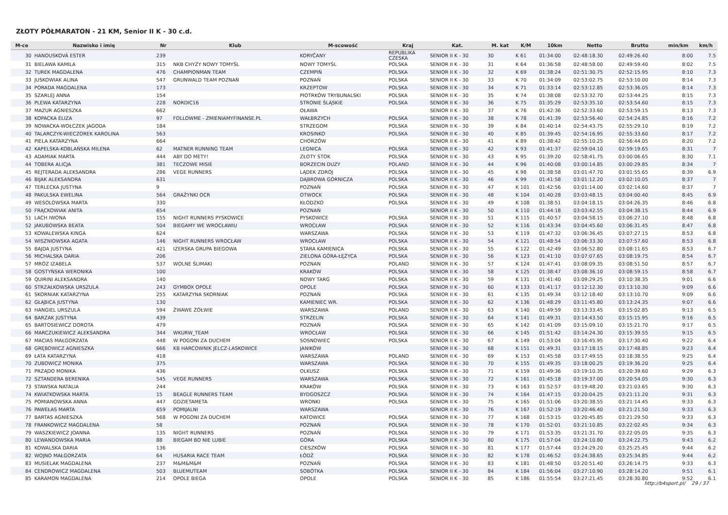ZŁOTY PÓŁMARATON - 21 KM, Senior II K - 30 c.d.
| M-ce | Nazwisko i imię | Nr | Klub | M-scowość | Kraj | Kat. | M. kat | K/M | 10km | Netto | Brutto | min/km | km/h |
| --- | --- | --- | --- | --- | --- | --- | --- | --- | --- | --- | --- | --- | --- |
| 30 | HANOUSKOVÁ ESTER | 239 | | KORYČANY | REPUBLIKA CZESKA | SENIOR II K - 30 | 30 | K 61 | 01:34:00 | 02:48:18.30 | 02:49:26.40 | 8:00 | 7.5 |
| 31 | BIELAWA KAMILA | 315 | NKB CHYŻY NOWY TOMYŚL | NOWY TOMYŚL | POLSKA | SENIOR II K - 30 | 31 | K 64 | 01:36:58 | 02:48:58.00 | 02:49:59.40 | 8:02 | 7.5 |
| 32 | TUREK MAGDALENA | 476 | CHAMPIONMAN TEAM | CZEMPIŃ | POLSKA | SENIOR II K - 30 | 32 | K 69 | 01:38:24 | 02:51:30.75 | 02:52:15.95 | 8:10 | 7.3 |
| 33 | JUSKOWIAK ALINA | 547 | GRUNWALD TEAM POZNAŃ | POZNAŃ | POLSKA | SENIOR II K - 30 | 33 | K 70 | 01:34:09 | 02:53:02.75 | 02:53:10.00 | 8:14 | 7.3 |
| 34 | PORADA MAGDALENA | 173 | | KRZEPTOW | POLSKA | SENIOR II K - 30 | 34 | K 71 | 01:33:14 | 02:53:12.85 | 02:53:36.05 | 8:14 | 7.3 |
| 35 | SZARLEJ ANNA | 154 | | PIOTRKÓW TRYBUNALSKI | POLSKA | SENIOR II K - 30 | 35 | K 74 | 01:38:08 | 02:53:32.70 | 02:53:44.25 | 8:15 | 7.3 |
| 36 | PLEWA KATARZYNA | 228 | NORDIC16 | STRONIE ŚLĄSKIE | POLSKA | SENIOR II K - 30 | 36 | K 75 | 01:35:29 | 02:53:35.10 | 02:53:54.60 | 8:15 | 7.3 |
| 37 | MAZUR AGNIESZKA | 662 | | OŁAWA | | SENIOR II K - 30 | 37 | K 76 | 01:42:36 | 02:52:33.60 | 02:53:59.15 | 8:13 | 7.3 |
| 38 | KOPACKA ELIZA | 97 | FOLLOWME - ZMIENIAMYFINANSE.PL | WAŁBRZYCH | POLSKA | SENIOR II K - 30 | 38 | K 78 | 01:41:39 | 02:53:56.40 | 02:54:24.85 | 8:16 | 7.2 |
| 39 | NOWACKA-WOŁCZEK JAGODA | 184 | | STRZEGOM | POLSKA | SENIOR II K - 30 | 39 | K 84 | 01:40:14 | 02:54:43.75 | 02:55:29.10 | 8:19 | 7.2 |
| 40 | TALARCZYK-WIECZOREK KAROLINA | 563 | | KROSINKO | POLSKA | SENIOR II K - 30 | 40 | K 85 | 01:39:45 | 02:54:16.95 | 02:55:33.60 | 8:17 | 7.2 |
| 41 | PIELA KATARZYNA | 664 | | CHORZÓW | | SENIOR II K - 30 | 41 | K 89 | 01:38:42 | 02:55:10.25 | 02:56:44.05 | 8:20 | 7.2 |
| 42 | KAPELSKA-KOBLAŃSKA MILENA | 62 | MATNER RUNNING TEAM | LEGNICA | POLSKA | SENIOR II K - 30 | 42 | K 93 | 01:41:37 | 02:59:04.10 | 02:59:19.65 | 8:31 | 7 |
| 43 | ADAMIAK MARTA | 444 | ABY DO METY! | ZŁOTY STOK | POLSKA | SENIOR II K - 30 | 43 | K 95 | 01:39:20 | 02:58:41.75 | 03:00:06.65 | 8:30 | 7.1 |
| 44 | TOBERA ALICJA | 381 | TECZOWE MISIE | BORZECIN DUZY | POLAND | SENIOR II K - 30 | 44 | K 96 | 01:40:08 | 03:00:14.85 | 03:00:29.85 | 8:34 | 7 |
| 45 | REJTERADA ALEKSANDRA | 286 | VEGE RUNNERS | LĄDEK ZDRÓJ | POLSKA | SENIOR II K - 30 | 45 | K 98 | 01:38:58 | 03:01:47.70 | 03:01:55.65 | 8:39 | 6.9 |
| 46 | BIJAK ALEKSANDRA | 631 | | DĄBROWA GÓRNICZA | POLSKA | SENIOR II K - 30 | 46 | K 99 | 01:41:58 | 03:01:12.20 | 03:02:10.05 | 8:37 | 7 |
| 47 | TERLECKA JUSTYNA | 9 | | POZNAŃ | POLSKA | SENIOR II K - 30 | 47 | K 101 | 01:42:56 | 03:01:14.00 | 03:02:14.60 | 8:37 | 7 |
| 48 | PAKULSKA EWELINA | 564 | GRAŻYNKI OCR | OTWOCK | POLSKA | SENIOR II K - 30 | 48 | K 104 | 01:40:28 | 03:03:48.15 | 03:04:00.40 | 8:45 | 6.9 |
| 49 | WESOLOWSKA MARTA | 330 | | KŁODZKO | POLSKA | SENIOR II K - 30 | 49 | K 108 | 01:38:51 | 03:04:18.15 | 03:04:26.35 | 8:46 | 6.8 |
| 50 | FRĄCKOWIAK ANITA | 654 | | POZNAŃ | | SENIOR II K - 30 | 50 | K 110 | 01:44:18 | 03:03:42.55 | 03:04:38.15 | 8:44 | 6.9 |
| 51 | LACH IWONA | 155 | NIGHT RUNNERS PYSKOWICE | PYSKOWICE | POLSKA | SENIOR II K - 30 | 51 | K 115 | 01:40:57 | 03:04:58.15 | 03:06:27.10 | 8:48 | 6.8 |
| 52 | JAKUBOWSKA BEATA | 504 | BIEGAMY WE WROCŁAWIU | WROCŁAW | POLSKA | SENIOR II K - 30 | 52 | K 116 | 01:43:34 | 03:04:45.60 | 03:06:31.45 | 8:47 | 6.8 |
| 53 | KOWALEWSKA KINGA | 624 | | WARSZAWA | POLSKA | SENIOR II K - 30 | 53 | K 119 | 01:47:32 | 03:06:36.45 | 03:07:27.15 | 8:53 | 6.8 |
| 54 | WISZNIOWSKA AGATA | 146 | NIGHT RUNNERS WROCŁAW | WROCŁAW | POLSKA | SENIOR II K - 30 | 54 | K 121 | 01:48:54 | 03:06:33.30 | 03:07:57.60 | 8:53 | 6.8 |
| 55 | BAJDA JUSTYNA | 421 | IZERSKA GRUPA BIEGOWA | STARA KAMIENICA | POLSKA | SENIOR II K - 30 | 55 | K 122 | 01:42:49 | 03:06:52.80 | 03:08:11.65 | 8:53 | 6.7 |
| 56 | MICHALSKA DARIA | 206 | | ZIELONA GÓRA-ŁĘŻYCA | POLSKA | SENIOR II K - 30 | 56 | K 123 | 01:41:10 | 03:07:07.65 | 03:08:19.75 | 8:54 | 6.7 |
| 57 | MRÓZ IZABELA | 537 | WOLNE ŚLIMAKI | POZNAN | POLAND | SENIOR II K - 30 | 57 | K 124 | 01:47:41 | 03:08:09.35 | 03:08:51.50 | 8:57 | 6.7 |
| 58 | GOSTYŃSKA WERONIKA | 100 | | KRAKÓW | POLSKA | SENIOR II K - 30 | 58 | K 125 | 01:38:47 | 03:08:36.10 | 03:08:59.15 | 8:58 | 6.7 |
| 59 | QUIRINI ALEKSANDRA | 140 | | NOWY TARG | POLSKA | SENIOR II K - 30 | 59 | K 131 | 01:41:40 | 03:09:29.25 | 03:10:38.35 | 9:01 | 6.6 |
| 60 | STRZAŁKOWSKA URSZULA | 243 | GYMBOX OPOLE | OPOLE | POLSKA | SENIOR II K - 30 | 60 | K 133 | 01:41:17 | 03:12:12.30 | 03:13:10.30 | 9:09 | 6.6 |
| 61 | SKORNIAK KATARZYNA | 255 | KATARZYNA SKORNIAK | POZNAŃ | POLSKA | SENIOR II K - 30 | 61 | K 135 | 01:49:34 | 03:12:18.40 | 03:13:10.70 | 9:09 | 6.6 |
| 62 | GŁĄBICA JUSTYNA | 130 | | KAMIENIEC WR. | POLSKA | SENIOR II K - 30 | 62 | K 136 | 01:48:29 | 03:11:45.80 | 03:13:24.35 | 9:07 | 6.6 |
| 63 | HANGIEL URSZULA | 594 | ŻWAWE ŻÓŁWIE | WARSZAWA | POLAND | SENIOR II K - 30 | 63 | K 140 | 01:49:59 | 03:13:33.45 | 03:15:02.85 | 9:13 | 6.5 |
| 64 | BARZAK JUSTYNA | 439 | | STRZELIN | POLSKA | SENIOR II K - 30 | 64 | K 141 | 01:49:31 | 03:14:43.50 | 03:15:15.95 | 9:16 | 6.5 |
| 65 | BARTOSIEWICZ DOROTA | 479 | | POZNAŃ | POLSKA | SENIOR II K - 30 | 65 | K 142 | 01:41:09 | 03:15:09.10 | 03:15:21.70 | 9:17 | 6.5 |
| 66 | MARCZUKIEWICZ ALEKSANDRA | 344 | WKURW_TEAM | WROCŁAW | POLSKA | SENIOR II K - 30 | 66 | K 145 | 01:51:42 | 03:14:24.30 | 03:15:39.55 | 9:15 | 6.5 |
| 67 | MACIAS MAŁGORZATA | 448 | W POGONI ZA DUCHEM | SOSNOWIEC | POLSKA | SENIOR II K - 30 | 67 | K 149 | 01:53:04 | 03:16:45.95 | 03:17:30.40 | 9:22 | 6.4 |
| 68 | GRĘBOWICZ AGNIESZKA | 666 | KB HARCOWNIK JELCZ-LASKOWICE | JANIKÓW | | SENIOR II K - 30 | 68 | K 151 | 01:49:31 | 03:17:18.15 | 03:17:48.85 | 9:23 | 6.4 |
| 69 | ŁATA KATARZYNA | 418 | | WARSZAWA | POLAND | SENIOR II K - 30 | 69 | K 153 | 01:45:58 | 03:17:49.55 | 03:18:38.55 | 9:25 | 6.4 |
| 70 | ZUBOWICZ MONIKA | 375 | | WARSZAWA | POLSKA | SENIOR II K - 30 | 70 | K 155 | 01:49:35 | 03:18:00.25 | 03:19:36.20 | 9:25 | 6.4 |
| 71 | PRZĄDO MONIKA | 436 | | OLKUSZ | POLSKA | SENIOR II K - 30 | 71 | K 159 | 01:49:36 | 03:19:10.35 | 03:20:39.60 | 9:29 | 6.3 |
| 72 | SZTANDERA BERENIKA | 545 | VEGE RUNNERS | WARSZAWA | POLSKA | SENIOR II K - 30 | 72 | K 161 | 01:45:18 | 03:19:37.00 | 03:20:54.05 | 9:30 | 6.3 |
| 73 | STAWSKA NATALIA | 244 | | KRAKÓW | POLSKA | SENIOR II K - 30 | 73 | K 163 | 01:52:57 | 03:19:48.20 | 03:21:03.65 | 9:30 | 6.3 |
| 74 | KWIATKOWSKA MARTA | 15 | BEAGLE RUNNERS TEAM | BYDGOSZCZ | POLSKA | SENIOR II K - 30 | 74 | K 164 | 01:47:15 | 03:20:04.25 | 03:21:11.20 | 9:31 | 6.3 |
| 75 | POMIANOWSKA ANNA | 447 | GDZIETAMETA | WRONKI | POLSKA | SENIOR II K - 30 | 75 | K 165 | 01:51:06 | 03:20:38.55 | 03:21:14.45 | 9:33 | 6.3 |
| 76 | PAWEŁAS MARTA | 659 | POMIJALNI | WARSZAWA | | SENIOR II K - 30 | 76 | K 167 | 01:52:19 | 03:20:46.40 | 03:21:21.50 | 9:33 | 6.3 |
| 77 | BARTAS AGNIESZKA | 568 | W POGONI ZA DUCHEM | KATOWICE | POLSKA | SENIOR II K - 30 | 77 | K 168 | 01:53:15 | 03:20:45.85 | 03:21:29.50 | 9:33 | 6.3 |
| 78 | FRANKOWICZ MAGDALENA | 58 | | POZNAŃ | POLSKA | SENIOR II K - 30 | 78 | K 170 | 01:52:01 | 03:21:10.85 | 03:22:02.45 | 9:34 | 6.3 |
| 79 | WASZKIEWICZ JOANNA | 135 | NIGHT RUNNERS | POZNAŃ | POLSKA | SENIOR II K - 30 | 79 | K 171 | 01:53:35 | 03:21:31.70 | 03:22:05.05 | 9:35 | 6.3 |
| 80 | LEWANDOWSKA MARIA | 88 | BIEGAM BO NIE LUBIE | GÓRA | POLSKA | SENIOR II K - 30 | 80 | K 175 | 01:57:04 | 03:24:10.80 | 03:24:22.75 | 9:43 | 6.2 |
| 81 | KOWALSKA DARIA | 136 | | CIESZKÓW | POLSKA | SENIOR II K - 30 | 81 | K 177 | 01:57:44 | 03:24:29.20 | 03:25:25.45 | 9:44 | 6.2 |
| 82 | WOJNO MAŁGORZATA | 64 | HUSARIA RACE TEAM | ŁÓDŹ | POLSKA | SENIOR II K - 30 | 82 | K 178 | 01:46:52 | 03:24:38.65 | 03:25:34.85 | 9:44 | 6.2 |
| 83 | MUSIELAK MAGDALENA | 237 | M&M&M&M | POZNAŃ | POLSKA | SENIOR II K - 30 | 83 | K 181 | 01:48:50 | 03:20:51.40 | 03:26:14.75 | 9:33 | 6.3 |
| 84 | CENDROWICZ MAGDALENA | 503 | BLUEMUTEAM | SOBÓTKA | POLSKA | SENIOR II K - 30 | 84 | K 184 | 01:56:04 | 03:27:10.90 | 03:28:14.20 | 9:51 | 6.1 |
| 85 | KARAMON MAGDALENA | 214 | OPOLE BIEGA | OPOLE | POLSKA | SENIOR II K - 30 | 85 | K 186 | 01:55:54 | 03:27:21.45 | 03:28:30.80 | 9:52 | 6.1 |
http://b4sport.pl/ 29 / 37